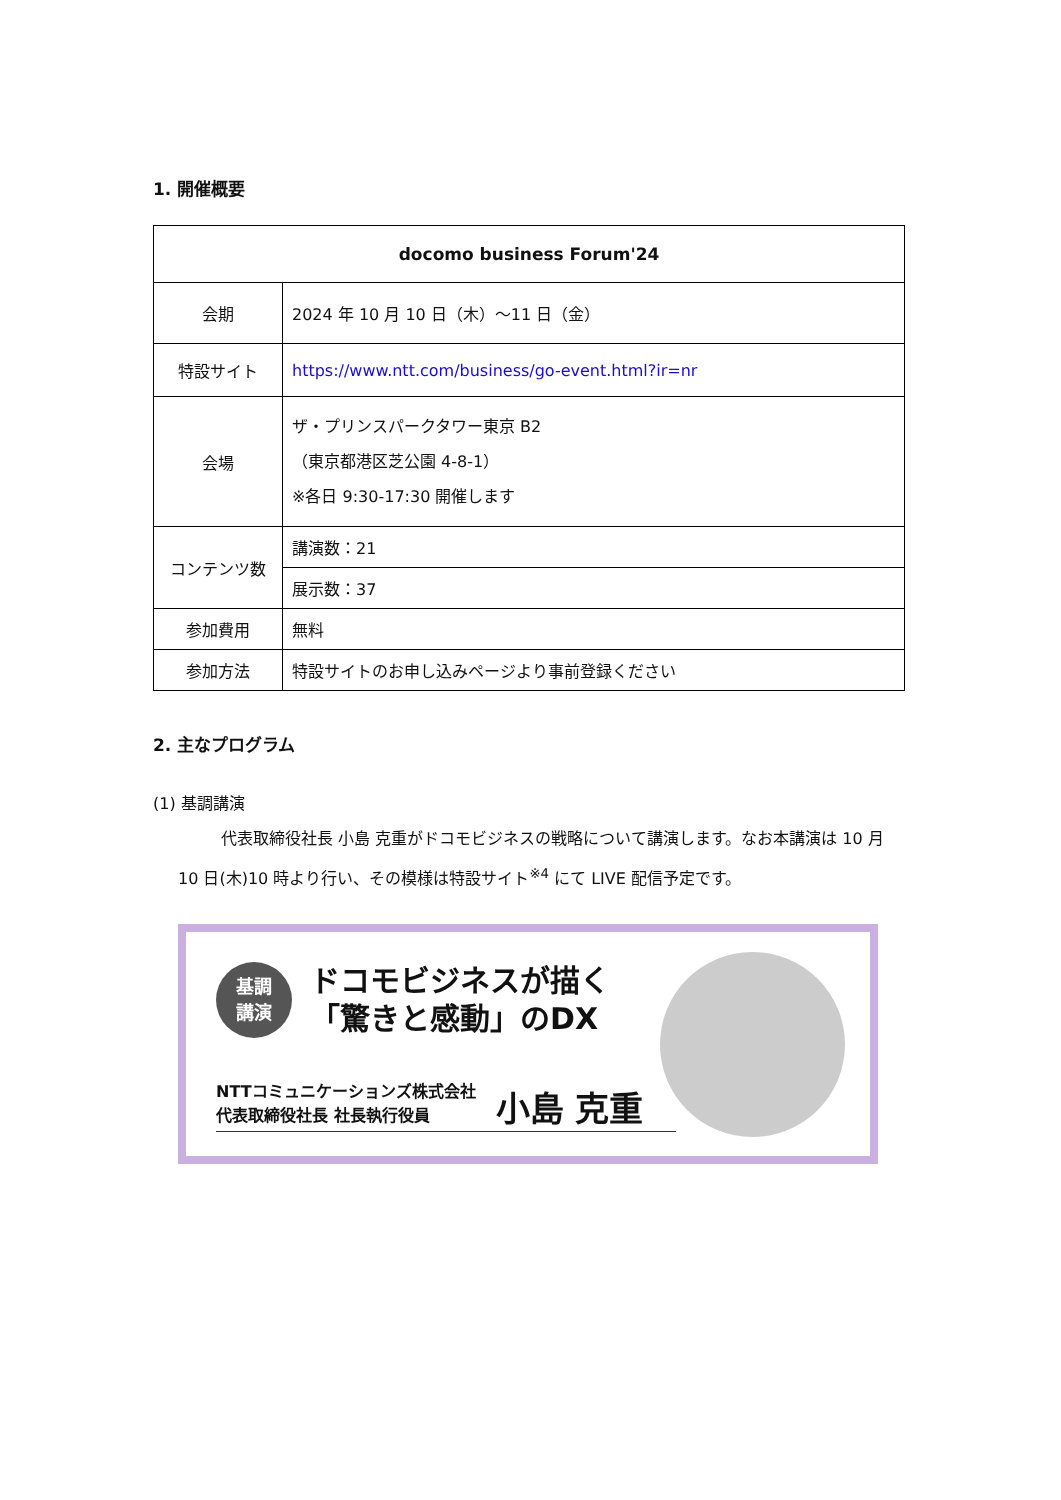1. 開催概要
| docomo business Forum'24 | |
| --- | --- |
| 会期 | 2024 年 10 月 10 日（木）～11 日（金） |
| 特設サイト | https://www.ntt.com/business/go-event.html?ir=nr |
| 会場 | ザ・プリンスパークタワー東京 B2 （東京都港区芝公園 4-8-1） ※各日 9:30-17:30 開催します |
| コンテンツ数 | 講演数：21 |
| | 展示数：37 |
| 参加費用 | 無料 |
| 参加方法 | 特設サイトのお申し込みページより事前登録ください |
2. 主なプログラム
(1) 基調講演
代表取締役社長 小島 克重がドコモビジネスの戦略について講演します。なお本講演は 10 月 10 日(木)10 時より行い、その模様は特設サイト<sup>※4</sup> にて LIVE 配信予定です。
基調
講演 ドコモビジネスが描く
「驚きと感動」のDX
NTTコミュニケーションズ株式会社
代表取締役社長 社長執行役員 小島 克重